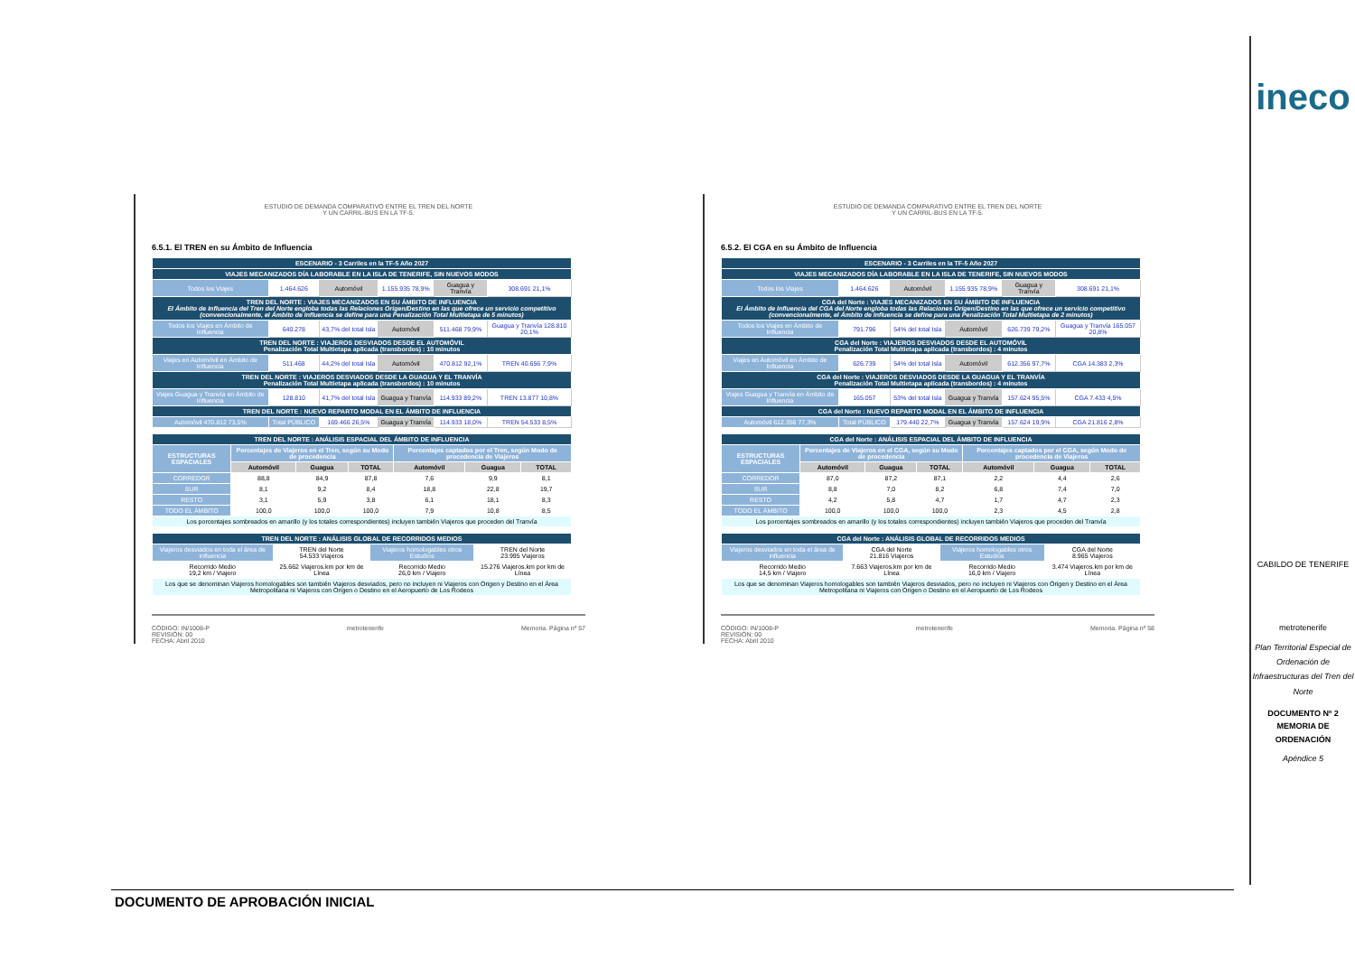ESTUDIO DE DEMANDA COMPARATIVO ENTRE EL TREN DEL NORTE
Y UN CARRIL-BUS EN LA TF-5.
6.5.1. El TREN en su Ámbito de Influencia
| ESCENARIO - 3 Carriles en la TF-5 Año 2027 | | | | | |
| --- | --- | --- | --- | --- | --- |
| VIAJES MECANIZADOS DÍA LABORABLE EN LA ISLA DE TENERIFE, SIN NUEVOS MODOS | | | | | |
| Todos los Viajes | 1.464.626 | Automóvil | 1.155.935 78,9% | Guagua y Tranvía | 308.691 21,1% |
| TREN DEL NORTE : VIAJES MECANIZADOS EN SU ÁMBITO DE INFLUENCIA El Ámbito de Influencia del Tren del Norte engloba todas las Relaciones Origen/Destino en las que ofrece un servicio competitivo (convencionalmente, el Ámbito de Influencia se define para una Penalización Total Multietapa de 5 minutos) | | | | | |
| Todos los Viajes en Ámbito de Influencia | 640.278 | 43,7% del total Isla | Automóvil | 511.468 79,9% | Guagua y Tranvía 128.810 20,1% |
| TREN DEL NORTE : VIAJEROS DESVIADOS DESDE EL AUTOMÓVIL Penalización Total Multietapa aplicada (transbordos) : 10 minutos | | | | | |
| Viajes en Automóvil en Ámbito de Influencia | 511.468 | 44,2% del total Isla | Automóvil | 470.812 92,1% | TREN 40.656 7,9% |
| TREN DEL NORTE : VIAJEROS DESVIADOS DESDE LA GUAGUA Y EL TRANVÍA Penalización Total Multietapa aplicada (transbordos) : 10 minutos | | | | | |
| Viajes Guagua y Tranvía en Ámbito de Influencia | 128.810 | 41,7% del total Isla | Guagua y Tranvía | 114.933 89,2% | TREN 13.877 10,8% |
| TREN DEL NORTE : NUEVO REPARTO MODAL EN EL ÁMBITO DE INFLUENCIA | | | | | |
| Automóvil 470.812 73,5% | Total PÚBLICO | 169.466 26,5% | Guagua y Tranvía | 114.933 18,0% | TREN 54.533 8,5% |
| TREN DEL NORTE : ANÁLISIS ESPACIAL DEL ÁMBITO DE INFLUENCIA | | | | | | |
| --- | --- | --- | --- | --- | --- | --- |
| ESTRUCTURAS ESPACIALES | Porcentajes de Viajeros en el Tren, según su Modo de procedencia | | | Porcentajes captados por el Tren, según Modo de procedencia de Viajeros | | |
| | Automóvil | Guagua | TOTAL | Automóvil | Guagua | TOTAL |
| CORREDOR | 88,8 | 84,9 | 87,8 | 7,6 | 9,9 | 8,1 |
| SUR | 8,1 | 9,2 | 8,4 | 18,8 | 22,8 | 19,7 |
| RESTO | 3,1 | 5,9 | 3,8 | 6,1 | 18,1 | 8,3 |
| TODO EL ÁMBITO | 100,0 | 100,0 | 100,0 | 7,9 | 10,8 | 8,5 |
| Los porcentajes sombreados en amarillo (y los totales correspondientes) incluyen también Viajeros que proceden del Tranvía | | | | | | |
| TREN DEL NORTE : ANÁLISIS GLOBAL DE RECORRIDOS MEDIOS | | | |
| --- | --- | --- | --- |
| Viajeros desviados en toda el área de influencia | TREN del Norte 54.533 Viajeros | Viajeros homologables otros Estudios | TREN del Norte 23.995 Viajeros |
| Recorrido Medio 19,2 km / Viajero | 25.662 Viajeros.km por km de Línea | Recorrido Medio 26,0 km / Viajero | 15.276 Viajeros.km por km de Línea |
| Los que se denominan Viajeros homologables son también Viajeros desviados, pero no incluyen ni Viajeros con Origen y Destino en el Área Metropolitana ni Viajeros con Origen o Destino en el Aeropuerto de Los Rodeos | | | |
CÓDIGO: IN/1008-P
REVISIÓN: 00
FECHA: Abril 2010
metrotenerife Memoria. Página nº 57
ESTUDIO DE DEMANDA COMPARATIVO ENTRE EL TREN DEL NORTE
Y UN CARRIL-BUS EN LA TF-5.
6.5.2. El CGA en su Ámbito de Influencia
| ESCENARIO - 3 Carriles en la TF-5 Año 2027 | | | | | |
| --- | --- | --- | --- | --- | --- |
| VIAJES MECANIZADOS DÍA LABORABLE EN LA ISLA DE TENERIFE, SIN NUEVOS MODOS | | | | | |
| Todos los Viajes | 1.464.626 | Automóvil | 1.155.935 78,9% | Guagua y Tranvía | 308.691 21,1% |
| CGA del Norte : VIAJES MECANIZADOS EN SU ÁMBITO DE INFLUENCIA El Ámbito de Influencia del CGA del Norte engloba todas las Relaciones Origen/Destino en las que ofrece un servicio competitivo (convencionalmente, el Ámbito de Influencia se define para una Penalización Total Multietapa de 2 minutos) | | | | | |
| Todos los Viajes en Ámbito de Influencia | 791.796 | 54% del total Isla | Automóvil | 626.739 79,2% | Guagua y Tranvía 165.057 20,8% |
| CGA del Norte : VIAJEROS DESVIADOS DESDE EL AUTOMÓVIL Penalización Total Multietapa aplicada (transbordos) : 4 minutos | | | | | |
| Viajes en Automóvil en Ámbito de Influencia | 626.739 | 54% del total Isla | Automóvil | 612.356 97,7% | CGA 14.383 2,3% |
| CGA del Norte : VIAJEROS DESVIADOS DESDE LA GUAGUA Y EL TRANVÍA Penalización Total Multietapa aplicada (transbordos) : 4 minutos | | | | | |
| Viajes Guagua y Tranvía en Ámbito de Influencia | 165.057 | 53% del total Isla | Guagua y Tranvía | 157.624 95,5% | CGA 7.433 4,5% |
| CGA del Norte : NUEVO REPARTO MODAL EN EL ÁMBITO DE INFLUENCIA | | | | | |
| Automóvil 612.356 77,3% | Total PÚBLICO | 179.440 22,7% | Guagua y Tranvía | 157.624 19,9% | CGA 21.816 2,8% |
| CGA del Norte : ANÁLISIS ESPACIAL DEL ÁMBITO DE INFLUENCIA | | | | | | |
| --- | --- | --- | --- | --- | --- | --- |
| ESTRUCTURAS ESPACIALES | Porcentajes de Viajeros en el CGA, según su Modo de procedencia | | | Porcentajes captados por el CGA, según Modo de procedencia de Viajeros | | |
| | Automóvil | Guagua | TOTAL | Automóvil | Guagua | TOTAL |
| CORREDOR | 87,0 | 87,2 | 87,1 | 2,2 | 4,4 | 2,6 |
| SUR | 8,8 | 7,0 | 8,2 | 6,8 | 7,4 | 7,0 |
| RESTO | 4,2 | 5,8 | 4,7 | 1,7 | 4,7 | 2,3 |
| TODO EL ÁMBITO | 100,0 | 100,0 | 100,0 | 2,3 | 4,5 | 2,8 |
| Los porcentajes sombreados en amarillo (y los totales correspondientes) incluyen también Viajeros que proceden del Tranvía | | | | | | |
| CGA del Norte : ANÁLISIS GLOBAL DE RECORRIDOS MEDIOS | | | |
| --- | --- | --- | --- |
| Viajeros desviados en toda el área de influencia | CGA del Norte 21.816 Viajeros | Viajeros homologables otros Estudios | CGA del Norte 8.965 Viajeros |
| Recorrido Medio 14,5 km / Viajero | 7.663 Viajeros.km por km de Línea | Recorrido Medio 16,0 km / Viajero | 3.474 Viajeros.km por km de Línea |
| Los que se denominan Viajeros homologables son también Viajeros desviados, pero no incluyen ni Viajeros con Origen y Destino en el Área Metropolitana ni Viajeros con Origen o Destino en el Aeropuerto de Los Rodeos | | | |
CÓDIGO: IN/1008-P
REVISIÓN: 00
FECHA: Abril 2010
metrotenerife Memoria. Página nº 58
ineco
CABILDO DE TENERIFE
metrotenerife
Plan Territorial Especial de Ordenación de Infraestructuras del Tren del Norte
DOCUMENTO Nº 2
MEMORIA DE ORDENACIÓN
Apéndice 5
DOCUMENTO DE APROBACIÓN INICIAL